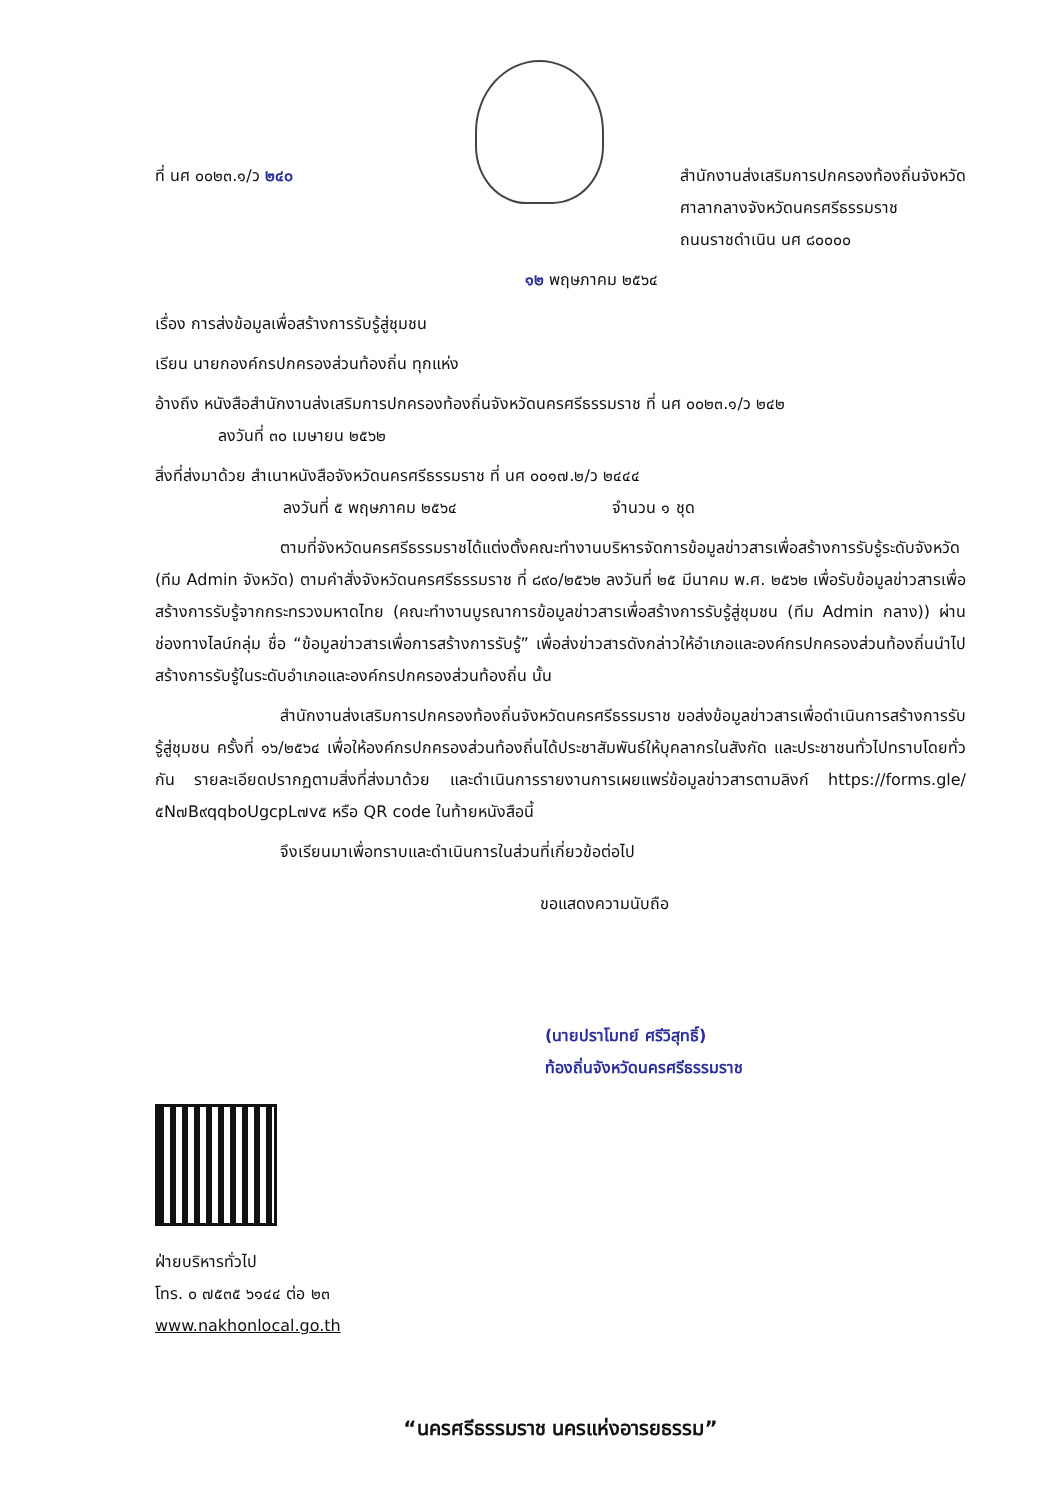ที่ นศ ๐๐๒๓.๑/ว ๒๔๐ สำนักงานส่งเสริมการปกครองท้องถิ่นจังหวัด
ศาลากลางจังหวัดนครศรีธรรมราช
ถนนราชดำเนิน นศ ๘๐๐๐๐
๑๒ พฤษภาคม ๒๕๖๔
เรื่อง การส่งข้อมูลเพื่อสร้างการรับรู้สู่ชุมชน
เรียน นายกองค์กรปกครองส่วนท้องถิ่น ทุกแห่ง
อ้างถึง หนังสือสำนักงานส่งเสริมการปกครองท้องถิ่นจังหวัดนครศรีธรรมราช ที่ นศ ๐๐๒๓.๑/ว ๒๔๒
ลงวันที่ ๓๐ เมษายน ๒๕๖๒
สิ่งที่ส่งมาด้วย สำเนาหนังสือจังหวัดนครศรีธรรมราช ที่ นศ ๐๐๑๗.๒/ว ๒๔๔๔
ลงวันที่ ๕ พฤษภาคม ๒๕๖๔ จำนวน ๑ ชุด
ตามที่จังหวัดนครศรีธรรมราชได้แต่งตั้งคณะทำงานบริหารจัดการข้อมูลข่าวสารเพื่อสร้างการรับรู้ระดับจังหวัด (ทีม Admin จังหวัด) ตามคำสั่งจังหวัดนครศรีธรรมราช ที่ ๘๙๐/๒๕๖๒ ลงวันที่ ๒๕ มีนาคม พ.ศ. ๒๕๖๒ เพื่อรับข้อมูลข่าวสารเพื่อสร้างการรับรู้จากกระทรวงมหาดไทย (คณะทำงานบูรณาการข้อมูลข่าวสารเพื่อสร้างการรับรู้สู่ชุมชน (ทีม Admin กลาง)) ผ่านช่องทางไลน์กลุ่ม ชื่อ “ข้อมูลข่าวสารเพื่อการสร้างการรับรู้” เพื่อส่งข่าวสารดังกล่าวให้อำเภอและองค์กรปกครองส่วนท้องถิ่นนำไปสร้างการรับรู้ในระดับอำเภอและองค์กรปกครองส่วนท้องถิ่น นั้น
สำนักงานส่งเสริมการปกครองท้องถิ่นจังหวัดนครศรีธรรมราช ขอส่งข้อมูลข่าวสารเพื่อดำเนินการสร้างการรับรู้สู่ชุมชน ครั้งที่ ๑๖/๒๕๖๔ เพื่อให้องค์กรปกครองส่วนท้องถิ่นได้ประชาสัมพันธ์ให้บุคลากรในสังกัด และประชาชนทั่วไปทราบโดยทั่วกัน รายละเอียดปรากฏตามสิ่งที่ส่งมาด้วย และดำเนินการรายงานการเผยแพร่ข้อมูลข่าวสารตามลิงก์ https://forms.gle/๕N๗B๙qqboUgcpL๗v๕ หรือ QR code ในท้ายหนังสือนี้
จึงเรียนมาเพื่อทราบและดำเนินการในส่วนที่เกี่ยวข้อต่อไป
ขอแสดงความนับถือ
(นายปราโมทย์ ศรีวิสุทธิ์)
ท้องถิ่นจังหวัดนครศรีธรรมราช
ฝ่ายบริหารทั่วไป
โทร. ๐ ๗๕๓๕ ๖๑๔๔ ต่อ ๒๓
www.nakhonlocal.go.th
“นครศรีธรรมราช นครแห่งอารยธรรม”